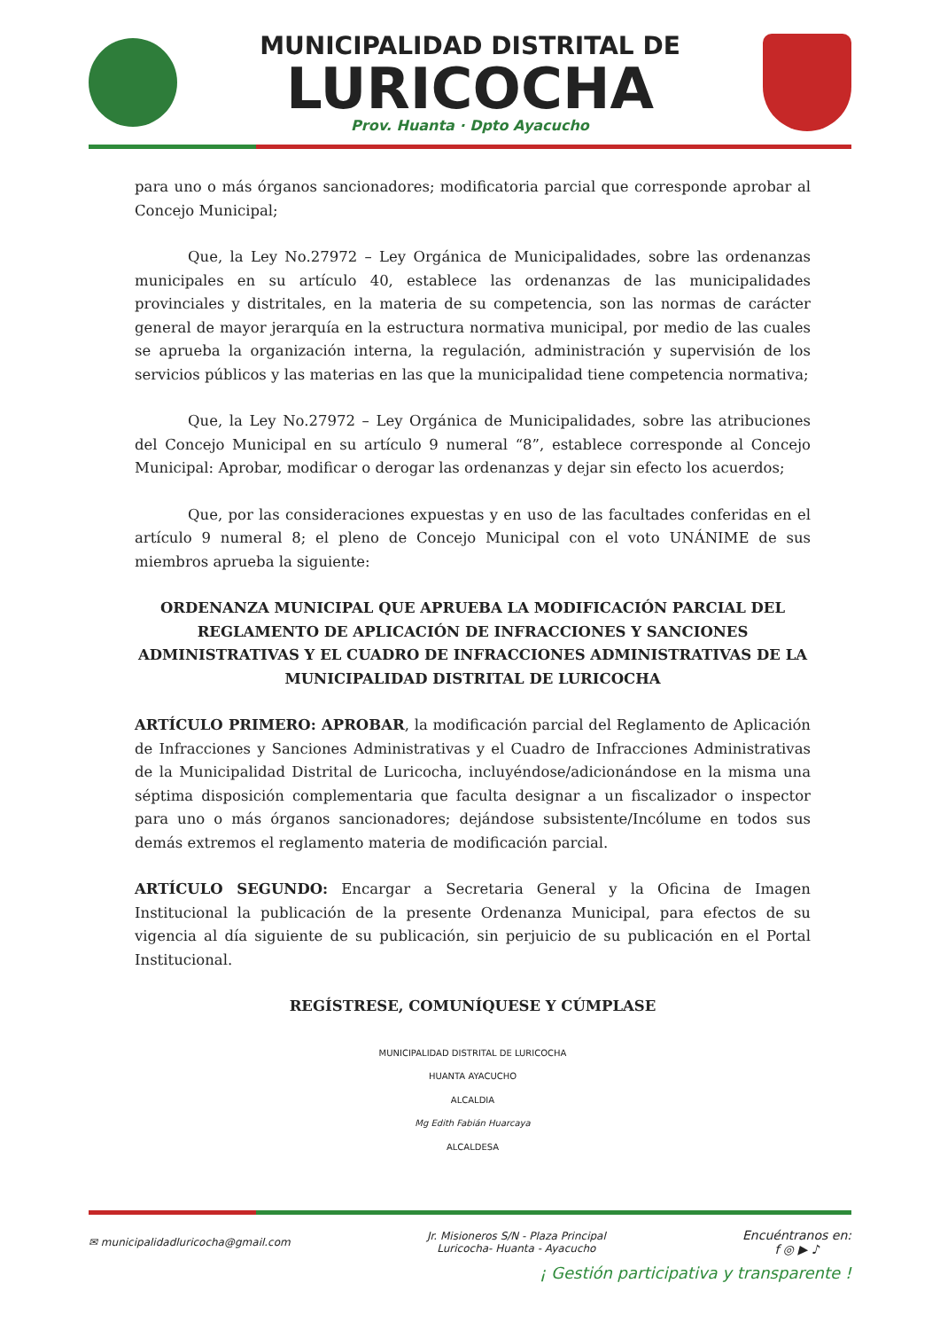MUNICIPALIDAD DISTRITAL DE
LURICOCHA
Prov. Huanta · Dpto Ayacucho
para uno o más órganos sancionadores; modificatoria parcial que corresponde aprobar al Concejo Municipal;
Que, la Ley No.27972 – Ley Orgánica de Municipalidades, sobre las ordenanzas municipales en su artículo 40, establece las ordenanzas de las municipalidades provinciales y distritales, en la materia de su competencia, son las normas de carácter general de mayor jerarquía en la estructura normativa municipal, por medio de las cuales se aprueba la organización interna, la regulación, administración y supervisión de los servicios públicos y las materias en las que la municipalidad tiene competencia normativa;
Que, la Ley No.27972 – Ley Orgánica de Municipalidades, sobre las atribuciones del Concejo Municipal en su artículo 9 numeral “8”, establece corresponde al Concejo Municipal: Aprobar, modificar o derogar las ordenanzas y dejar sin efecto los acuerdos;
Que, por las consideraciones expuestas y en uso de las facultades conferidas en el artículo 9 numeral 8; el pleno de Concejo Municipal con el voto UNÁNIME de sus miembros aprueba la siguiente:
ORDENANZA MUNICIPAL QUE APRUEBA LA MODIFICACIÓN PARCIAL DEL REGLAMENTO DE APLICACIÓN DE INFRACCIONES Y SANCIONES ADMINISTRATIVAS Y EL CUADRO DE INFRACCIONES ADMINISTRATIVAS DE LA MUNICIPALIDAD DISTRITAL DE LURICOCHA
ARTÍCULO PRIMERO: APROBAR, la modificación parcial del Reglamento de Aplicación de Infracciones y Sanciones Administrativas y el Cuadro de Infracciones Administrativas de la Municipalidad Distrital de Luricocha, incluyéndose/adicionándose en la misma una séptima disposición complementaria que faculta designar a un fiscalizador o inspector para uno o más órganos sancionadores; dejándose subsistente/Incólume en todos sus demás extremos el reglamento materia de modificación parcial.
ARTÍCULO SEGUNDO: Encargar a Secretaria General y la Oficina de Imagen Institucional la publicación de la presente Ordenanza Municipal, para efectos de su vigencia al día siguiente de su publicación, sin perjuicio de su publicación en el Portal Institucional.
REGÍSTRESE, COMUNÍQUESE Y CÚMPLASE
MUNICIPALIDAD DISTRITAL DE LURICOCHA
HUANTA AYACUCHO
ALCALDIA
Mg Edith Fabián Huarcaya
ALCALDESA
✉ municipalidadluricocha@gmail.com
Jr. Misioneros S/N - Plaza Principal
Luricocha- Huanta - Ayacucho
Encuéntranos en:
f ◎ ▶ ♪
¡ Gestión participativa y transparente !